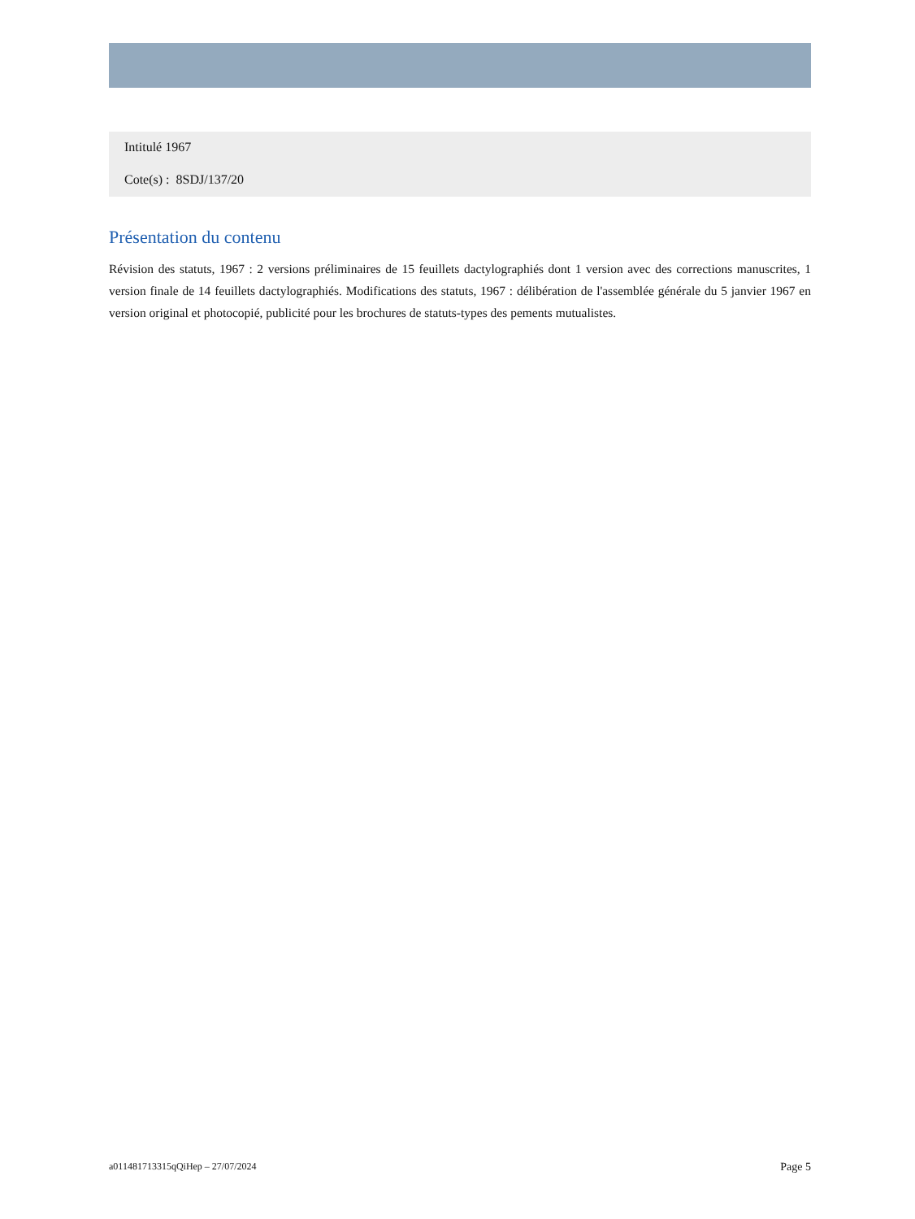Intitulé 1967
Cote(s) : 8SDJ/137/20
Présentation du contenu
Révision des statuts, 1967 : 2 versions préliminaires de 15 feuillets dactylographiés dont 1 version avec des corrections manuscrites, 1 version finale de 14 feuillets dactylographiés. Modifications des statuts, 1967 : délibération de l'assemblée générale du 5 janvier 1967 en version original et photocopié, publicité pour les brochures de statuts-types des pements mutualistes.
a011481713315qQiHep – 27/07/2024 Page 5